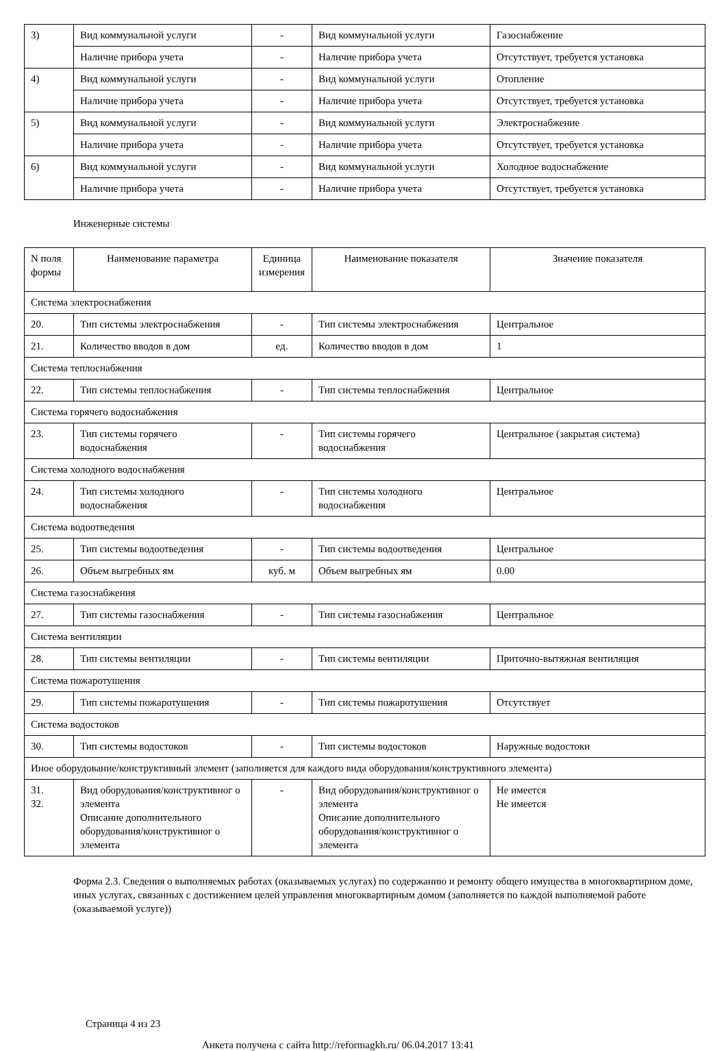| 3) | Вид коммунальной услуги | - | Вид коммунальной услуги | Газоснабжение |
| | Наличие прибора учета | - | Наличие прибора учета | Отсутствует, требуется установка |
| 4) | Вид коммунальной услуги | - | Вид коммунальной услуги | Отопление |
| | Наличие прибора учета | - | Наличие прибора учета | Отсутствует, требуется установка |
| 5) | Вид коммунальной услуги | - | Вид коммунальной услуги | Электроснабжение |
| | Наличие прибора учета | - | Наличие прибора учета | Отсутствует, требуется установка |
| 6) | Вид коммунальной услуги | - | Вид коммунальной услуги | Холодное водоснабжение |
| | Наличие прибора учета | - | Наличие прибора учета | Отсутствует, требуется установка |
Инженерные системы
| N поля формы | Наименование параметра | Единица измерения | Наименование показателя | Значение показателя |
| --- | --- | --- | --- | --- |
| Система электроснабжения | | | | |
| 20. | Тип системы электроснабжения | - | Тип системы электроснабжения | Центральное |
| 21. | Количество вводов в дом | ед. | Количество вводов в дом | 1 |
| Система теплоснабжения | | | | |
| 22. | Тип системы теплоснабжения | - | Тип системы теплоснабжения | Центральное |
| Система горячего водоснабжения | | | | |
| 23. | Тип системы горячего водоснабжения | - | Тип системы горячего водоснабжения | Центральное (закрытая система) |
| Система холодного водоснабжения | | | | |
| 24. | Тип системы холодного водоснабжения | - | Тип системы холодного водоснабжения | Центральное |
| Система водоотведения | | | | |
| 25. | Тип системы водоотведения | - | Тип системы водоотведения | Центральное |
| 26. | Объем выгребных ям | куб. м | Объем выгребных ям | 0.00 |
| Система газоснабжения | | | | |
| 27. | Тип системы газоснабжения | - | Тип системы газоснабжения | Центральное |
| Система вентиляции | | | | |
| 28. | Тип системы вентиляции | - | Тип системы вентиляции | Приточно-вытяжная вентиляция |
| Система пожаротушения | | | | |
| 29. | Тип системы пожаротушения | - | Тип системы пожаротушения | Отсутствует |
| Система водостоков | | | | |
| 30. | Тип системы водостоков | - | Тип системы водостоков | Наружные водостоки |
| Иное оборудование/конструктивный элемент (заполняется для каждого вида оборудования/конструктивного элемента) | | | | |
| 31. 32. | Вид оборудования/конструктивног о элемента Описание дополнительного оборудования/конструктивног о элемента | - | Вид оборудования/конструктивног о элемента Описание дополнительного оборудования/конструктивног о элемента | Не имеется Не имеется |
Форма 2.3. Сведения о выполняемых работах (оказываемых услугах) по содержанию и ремонту общего имущества в многоквартирном доме, иных услугах, связанных с достижением целей управления многоквартирным домом (заполняется по каждой выполняемой работе (оказываемой услуге))
Страница 4 из 23
Анкета получена с сайта http://reformagkh.ru/ 06.04.2017 13:41